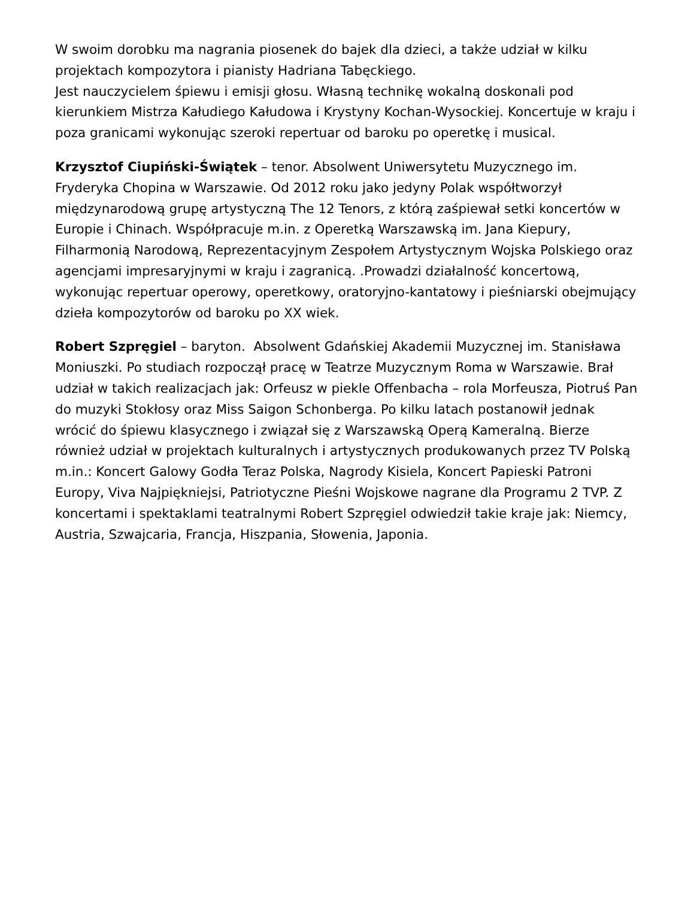W swoim dorobku ma nagrania piosenek do bajek dla dzieci, a także udział w kilku projektach kompozytora i pianisty Hadriana Tabęckiego.
Jest nauczycielem śpiewu i emisji głosu. Własną technikę wokalną doskonali pod kierunkiem Mistrza Kałudiego Kałudowa i Krystyny Kochan-Wysockiej. Koncertuje w kraju i poza granicami wykonując szeroki repertuar od baroku po operetkę i musical.
Krzysztof Ciupiński-Świątek – tenor. Absolwent Uniwersytetu Muzycznego im. Fryderyka Chopina w Warszawie. Od 2012 roku jako jedyny Polak współtworzył międzynarodową grupę artystyczną The 12 Tenors, z którą zaśpiewał setki koncertów w Europie i Chinach. Współpracuje m.in. z Operetką Warszawską im. Jana Kiepury, Filharmonią Narodową, Reprezentacyjnym Zespołem Artystycznym Wojska Polskiego oraz agencjami impresaryjnymi w kraju i zagranicą. .Prowadzi działalność koncertową, wykonując repertuar operowy, operetkowy, oratoryjno-kantatowy i pieśniarski obejmujący dzieła kompozytorów od baroku po XX wiek.
Robert Szpręgiel – baryton. Absolwent Gdańskiej Akademii Muzycznej im. Stanisława Moniuszki. Po studiach rozpoczął pracę w Teatrze Muzycznym Roma w Warszawie. Brał udział w takich realizacjach jak: Orfeusz w piekle Offenbacha – rola Morfeusza, Piotruś Pan do muzyki Stokłosy oraz Miss Saigon Schonberga. Po kilku latach postanowił jednak wrócić do śpiewu klasycznego i związał się z Warszawską Operą Kameralną. Bierze również udział w projektach kulturalnych i artystycznych produkowanych przez TV Polską m.in.: Koncert Galowy Godła Teraz Polska, Nagrody Kisiela, Koncert Papieski Patroni Europy, Viva Najpiękniejsi, Patriotyczne Pieśni Wojskowe nagrane dla Programu 2 TVP. Z koncertami i spektaklami teatralnymi Robert Szpręgiel odwiedził takie kraje jak: Niemcy, Austria, Szwajcaria, Francja, Hiszpania, Słowenia, Japonia.